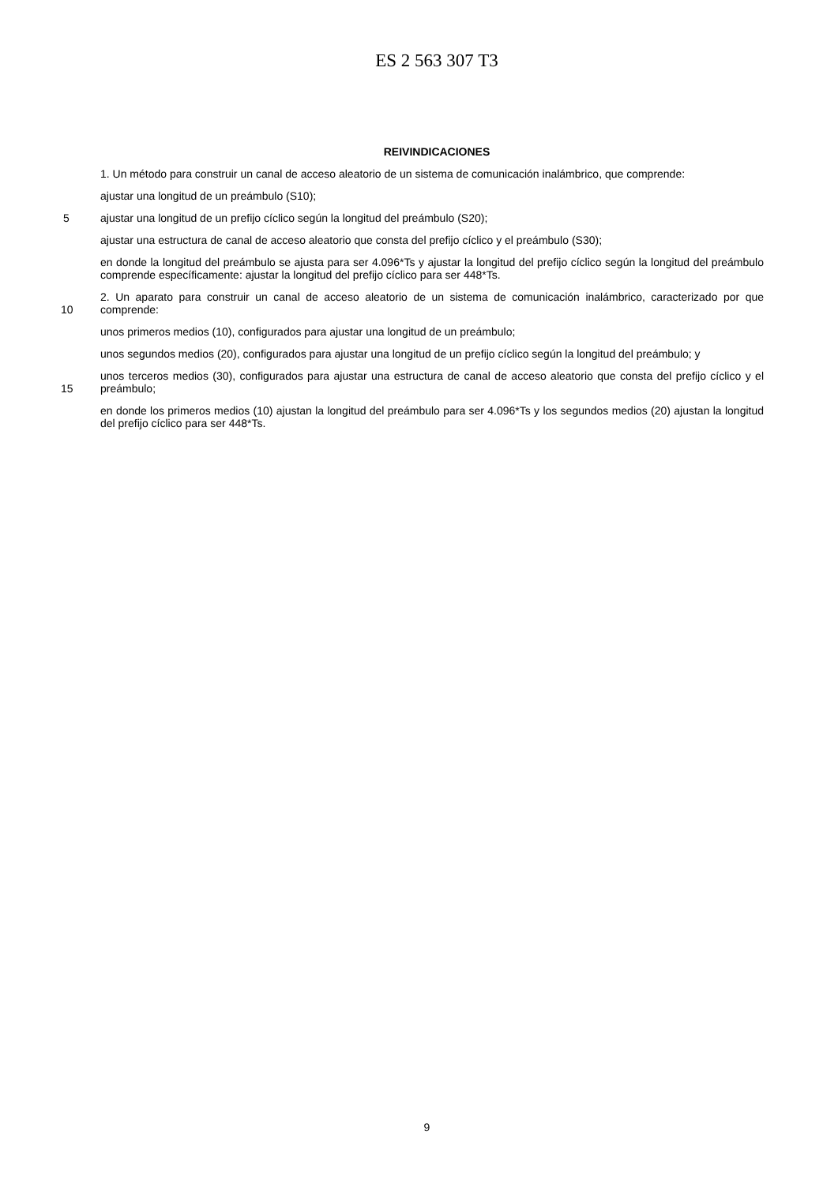ES 2 563 307 T3
REIVINDICACIONES
1. Un método para construir un canal de acceso aleatorio de un sistema de comunicación inalámbrico, que comprende:
ajustar una longitud de un preámbulo (S10);
5
ajustar una longitud de un prefijo cíclico según la longitud del preámbulo (S20);
ajustar una estructura de canal de acceso aleatorio que consta del prefijo cíclico y el preámbulo (S30);
en donde la longitud del preámbulo se ajusta para ser 4.096*Ts y ajustar la longitud del prefijo cíclico según la longitud del preámbulo comprende específicamente: ajustar la longitud del prefijo cíclico para ser 448*Ts.
10
2. Un aparato para construir un canal de acceso aleatorio de un sistema de comunicación inalámbrico, caracterizado por que comprende:
unos primeros medios (10), configurados para ajustar una longitud de un preámbulo;
unos segundos medios (20), configurados para ajustar una longitud de un prefijo cíclico según la longitud del preámbulo; y
15
unos terceros medios (30), configurados para ajustar una estructura de canal de acceso aleatorio que consta del prefijo cíclico y el preámbulo;
en donde los primeros medios (10) ajustan la longitud del preámbulo para ser 4.096*Ts y los segundos medios (20) ajustan la longitud del prefijo cíclico para ser 448*Ts.
9